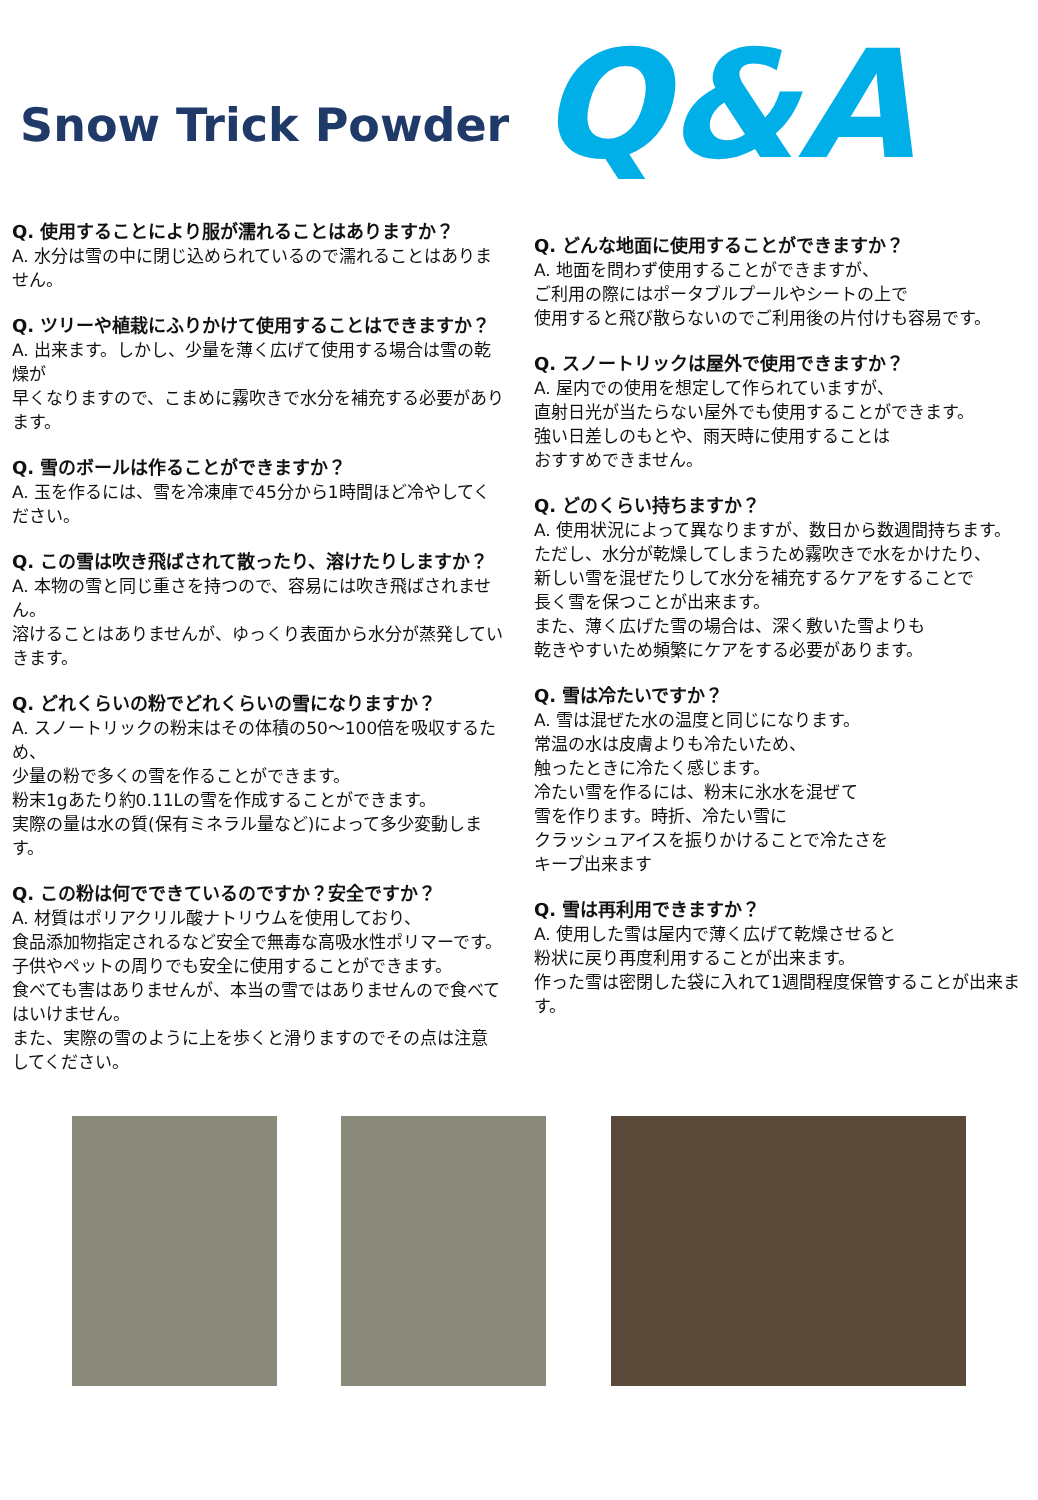Snow Trick Powder
Q&A
Q. 使用することにより服が濡れることはありますか？
A. 水分は雪の中に閉じ込められているので濡れることはありません。
Q. ツリーや植栽にふりかけて使用することはできますか？
A. 出来ます。しかし、少量を薄く広げて使用する場合は雪の乾燥が
早くなりますので、こまめに霧吹きで水分を補充する必要があります。
Q. 雪のボールは作ることができますか？
A. 玉を作るには、雪を冷凍庫で45分から1時間ほど冷やしてください。
Q. この雪は吹き飛ばされて散ったり、溶けたりしますか？
A. 本物の雪と同じ重さを持つので、容易には吹き飛ばされません。
溶けることはありませんが、ゆっくり表面から水分が蒸発していきます。
Q. どれくらいの粉でどれくらいの雪になりますか？
A. スノートリックの粉末はその体積の50〜100倍を吸収するため、
少量の粉で多くの雪を作ることができます。
粉末1gあたり約0.11Lの雪を作成することができます。
実際の量は水の質(保有ミネラル量など)によって多少変動します。
Q. この粉は何でできているのですか？安全ですか？
A. 材質はポリアクリル酸ナトリウムを使用しており、
食品添加物指定されるなど安全で無毒な高吸水性ポリマーです。
子供やペットの周りでも安全に使用することができます。
食べても害はありませんが、本当の雪ではありませんので食べてはいけません。
また、実際の雪のように上を歩くと滑りますのでその点は注意してください。
Q. どんな地面に使用することができますか？
A. 地面を問わず使用することができますが、
ご利用の際にはポータブルプールやシートの上で
使用すると飛び散らないのでご利用後の片付けも容易です。
Q. スノートリックは屋外で使用できますか？
A. 屋内での使用を想定して作られていますが、
直射日光が当たらない屋外でも使用することができます。
強い日差しのもとや、雨天時に使用することは
おすすめできません。
Q. どのくらい持ちますか？
A. 使用状況によって異なりますが、数日から数週間持ちます。
ただし、水分が乾燥してしまうため霧吹きで水をかけたり、
新しい雪を混ぜたりして水分を補充するケアをすることで
長く雪を保つことが出来ます。
また、薄く広げた雪の場合は、深く敷いた雪よりも
乾きやすいため頻繁にケアをする必要があります。
Q. 雪は冷たいですか？
A. 雪は混ぜた水の温度と同じになります。
常温の水は皮膚よりも冷たいため、
触ったときに冷たく感じます。
冷たい雪を作るには、粉末に氷水を混ぜて
雪を作ります。時折、冷たい雪に
クラッシュアイスを振りかけることで冷たさを
キープ出来ます
Q. 雪は再利用できますか？
A. 使用した雪は屋内で薄く広げて乾燥させると
粉状に戻り再度利用することが出来ます。
作った雪は密閉した袋に入れて1週間程度保管することが出来ます。